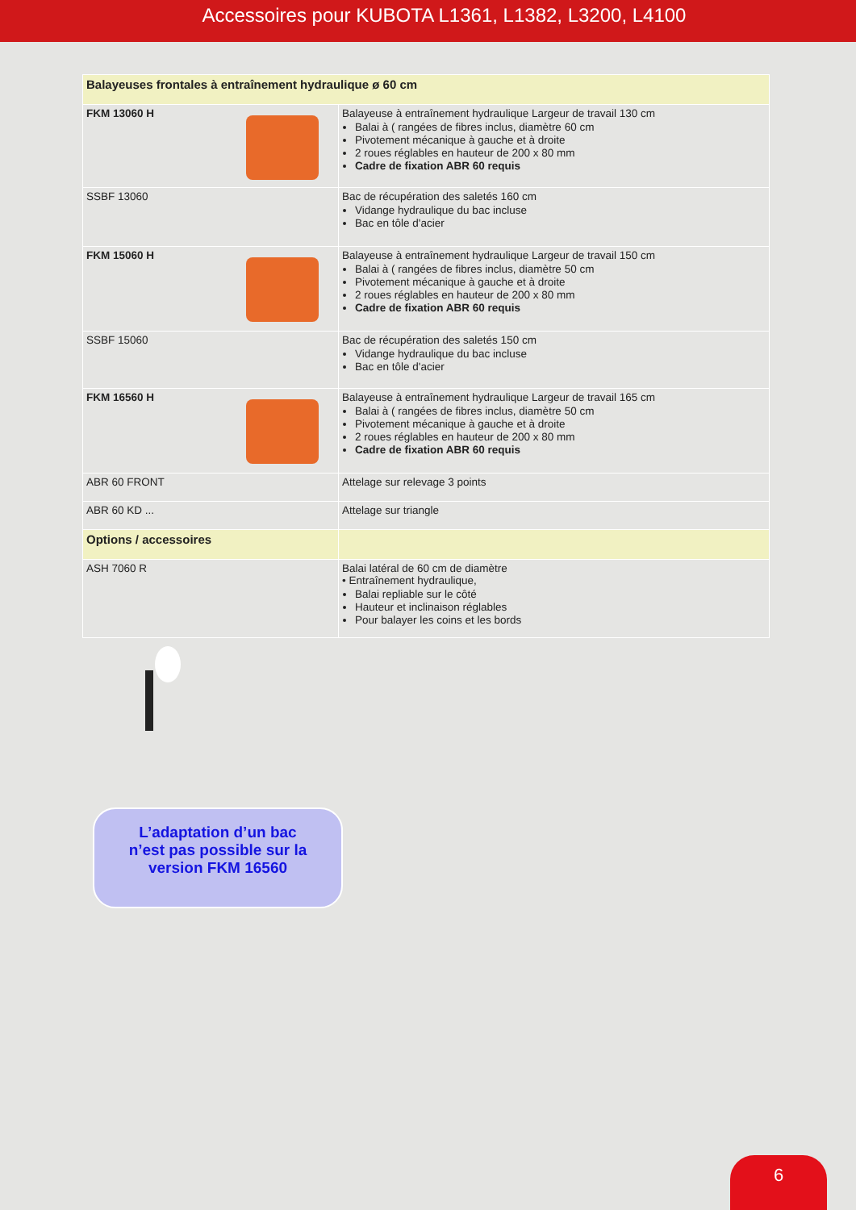Accessoires pour KUBOTA L1361, L1382, L3200, L4100
| Balayeuses frontales à entraînement hydraulique ø 60 cm | |
| FKM 13060 H | Balayeuse à entraînement hydraulique Largeur de travail 130 cm Balai à ( rangées de fibres inclus, diamètre 60 cm Pivotement mécanique à gauche et à droite 2 roues réglables en hauteur de 200 x 80 mm Cadre de fixation ABR 60 requis |
| SSBF 13060 | Bac de récupération des saletés 160 cm Vidange hydraulique du bac incluse Bac en tôle d'acier |
| FKM 15060 H | Balayeuse à entraînement hydraulique Largeur de travail 150 cm Balai à ( rangées de fibres inclus, diamètre 50 cm Pivotement mécanique à gauche et à droite 2 roues réglables en hauteur de 200 x 80 mm Cadre de fixation ABR 60 requis |
| SSBF 15060 | Bac de récupération des saletés 150 cm Vidange hydraulique du bac incluse Bac en tôle d'acier |
| FKM 16560 H | Balayeuse à entraînement hydraulique Largeur de travail 165 cm Balai à ( rangées de fibres inclus, diamètre 50 cm Pivotement mécanique à gauche et à droite 2 roues réglables en hauteur de 200 x 80 mm Cadre de fixation ABR 60 requis |
| ABR 60 FRONT | Attelage sur relevage 3 points |
| ABR 60 KD ... | Attelage sur triangle |
| Options / accessoires | |
| ASH 7060 R | Balai latéral de 60 cm de diamètre • Entraînement hydraulique, Balai repliable sur le côté Hauteur et inclinaison réglables Pour balayer les coins et les bords |
L’adaptation d’un bac
n’est pas possible sur la
version FKM 16560
6